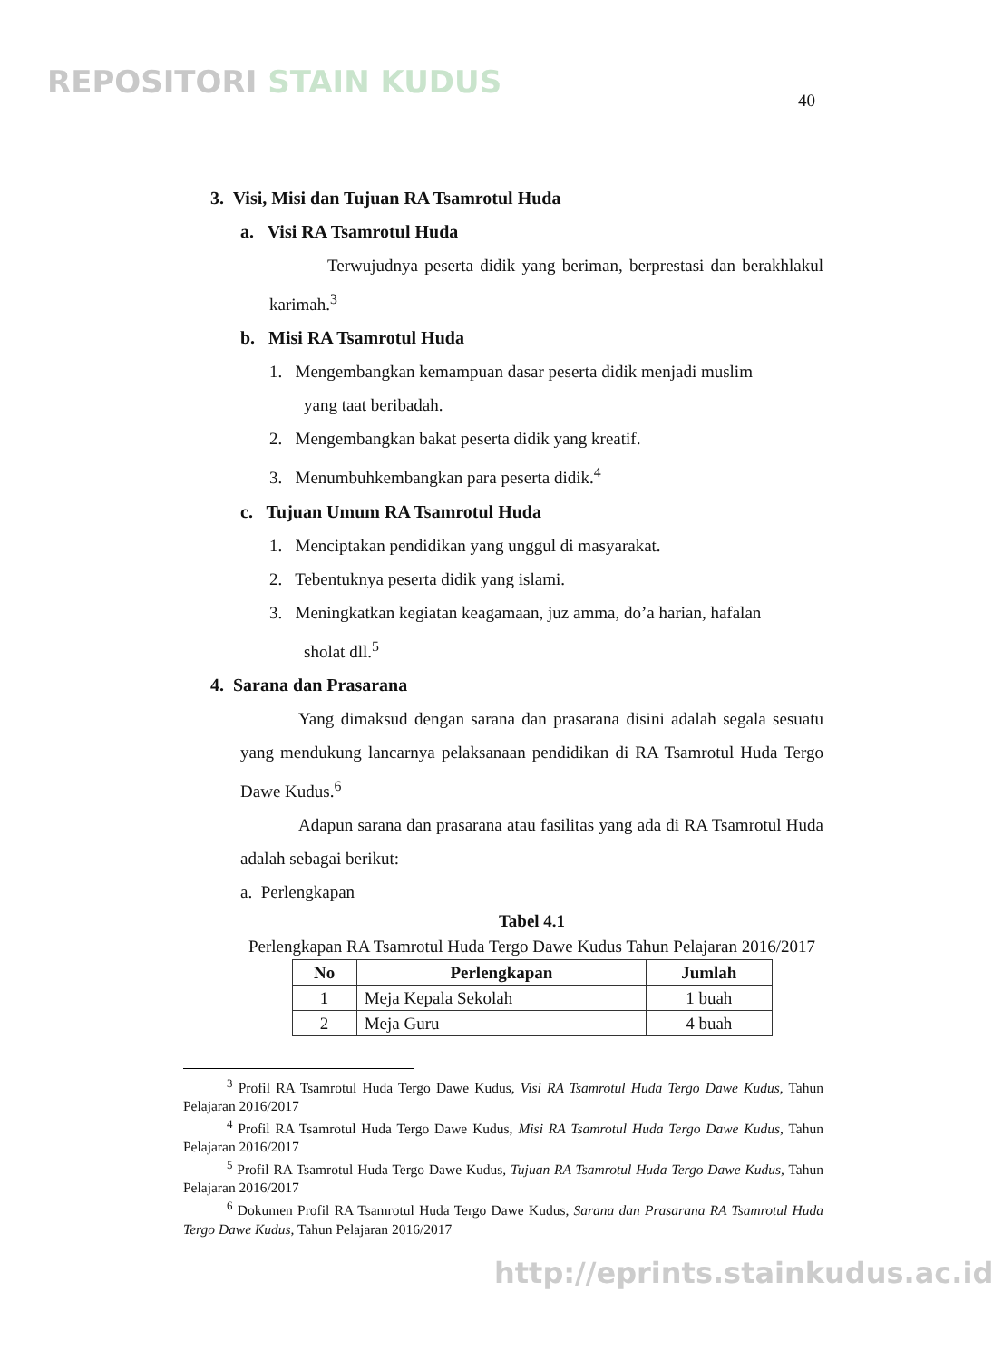REPOSITORI STAIN KUDUS
40
3. Visi, Misi dan Tujuan RA Tsamrotul Huda
a. Visi RA Tsamrotul Huda
Terwujudnya peserta didik yang beriman, berprestasi dan berakhlakul karimah.<sup>3</sup>
b. Misi RA Tsamrotul Huda
1. Mengembangkan kemampuan dasar peserta didik menjadi muslim
yang taat beribadah.
2. Mengembangkan bakat peserta didik yang kreatif.
3. Menumbuhkembangkan para peserta didik.<sup>4</sup>
c. Tujuan Umum RA Tsamrotul Huda
1. Menciptakan pendidikan yang unggul di masyarakat.
2. Tebentuknya peserta didik yang islami.
3. Meningkatkan kegiatan keagamaan, juz amma, do’a harian, hafalan
sholat dll.<sup>5</sup>
4. Sarana dan Prasarana
Yang dimaksud dengan sarana dan prasarana disini adalah segala sesuatu yang mendukung lancarnya pelaksanaan pendidikan di RA Tsamrotul Huda Tergo Dawe Kudus.<sup>6</sup>
Adapun sarana dan prasarana atau fasilitas yang ada di RA Tsamrotul Huda adalah sebagai berikut:
a. Perlengkapan
Tabel 4.1
Perlengkapan RA Tsamrotul Huda Tergo Dawe Kudus Tahun Pelajaran 2016/2017
| No | Perlengkapan | Jumlah |
| --- | --- | --- |
| 1 | Meja Kepala Sekolah | 1 buah |
| 2 | Meja Guru | 4 buah |
<sup>3</sup> Profil RA Tsamrotul Huda Tergo Dawe Kudus, Visi RA Tsamrotul Huda Tergo Dawe Kudus, Tahun Pelajaran 2016/2017
<sup>4</sup> Profil RA Tsamrotul Huda Tergo Dawe Kudus, Misi RA Tsamrotul Huda Tergo Dawe Kudus, Tahun Pelajaran 2016/2017
<sup>5</sup> Profil RA Tsamrotul Huda Tergo Dawe Kudus, Tujuan RA Tsamrotul Huda Tergo Dawe Kudus, Tahun Pelajaran 2016/2017
<sup>6</sup> Dokumen Profil RA Tsamrotul Huda Tergo Dawe Kudus, Sarana dan Prasarana RA Tsamrotul Huda Tergo Dawe Kudus, Tahun Pelajaran 2016/2017
http://eprints.stainkudus.ac.id